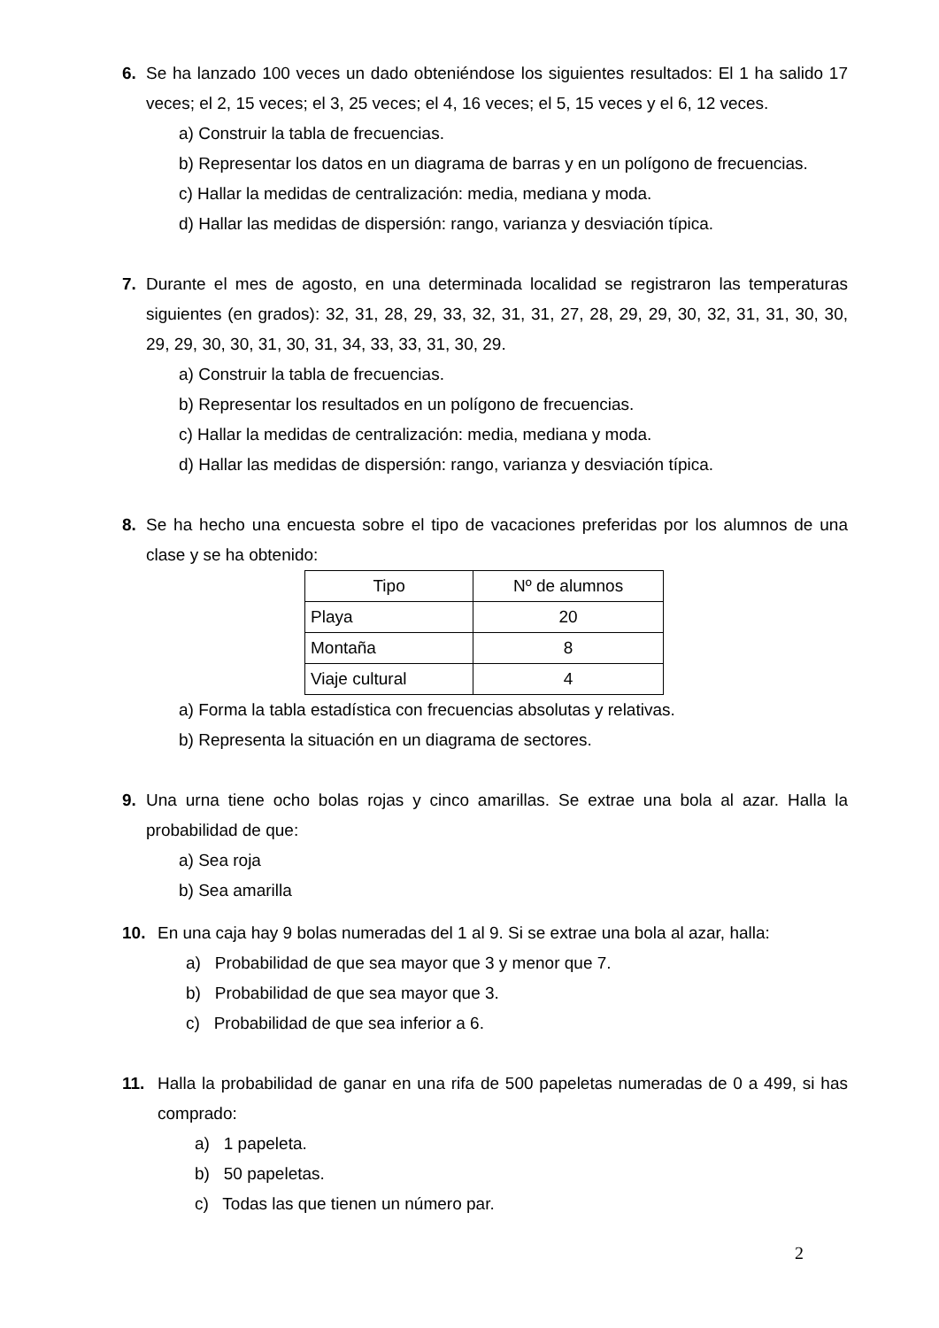6. Se ha lanzado 100 veces un dado obteniéndose los siguientes resultados: El 1 ha salido 17 veces; el 2, 15 veces; el 3, 25 veces; el 4, 16 veces; el 5, 15 veces y el 6, 12 veces.
a) Construir la tabla de frecuencias.
b) Representar los datos en un diagrama de barras y en un polígono de frecuencias.
c) Hallar la medidas de centralización: media, mediana y moda.
d) Hallar las medidas de dispersión: rango, varianza y desviación típica.
7. Durante el mes de agosto, en una determinada localidad se registraron las temperaturas siguientes (en grados): 32, 31, 28, 29, 33, 32, 31, 31, 27, 28, 29, 29, 30, 32, 31, 31, 30, 30, 29, 29, 30, 30, 31, 30, 31, 34, 33, 33, 31, 30, 29.
a) Construir la tabla de frecuencias.
b) Representar los resultados en un polígono de frecuencias.
c) Hallar la medidas de centralización: media, mediana y moda.
d) Hallar las medidas de dispersión: rango, varianza y desviación típica.
8. Se ha hecho una encuesta sobre el tipo de vacaciones preferidas por los alumnos de una clase y se ha obtenido:
| Tipo | Nº de alumnos |
| --- | --- |
| Playa | 20 |
| Montaña | 8 |
| Viaje cultural | 4 |
a) Forma la tabla estadística con frecuencias absolutas y relativas.
b) Representa la situación en un diagrama de sectores.
9. Una urna tiene ocho bolas rojas y cinco amarillas. Se extrae una bola al azar. Halla la probabilidad de que:
a) Sea roja
b) Sea amarilla
10. En una caja hay 9 bolas numeradas del 1 al 9. Si se extrae una bola al azar, halla:
a) Probabilidad de que sea mayor que 3 y menor que 7.
b) Probabilidad de que sea mayor que 3.
c) Probabilidad de que sea inferior a 6.
11. Halla la probabilidad de ganar en una rifa de 500 papeletas numeradas de 0 a 499, si has comprado:
a) 1 papeleta.
b) 50 papeletas.
c) Todas las que tienen un número par.
2